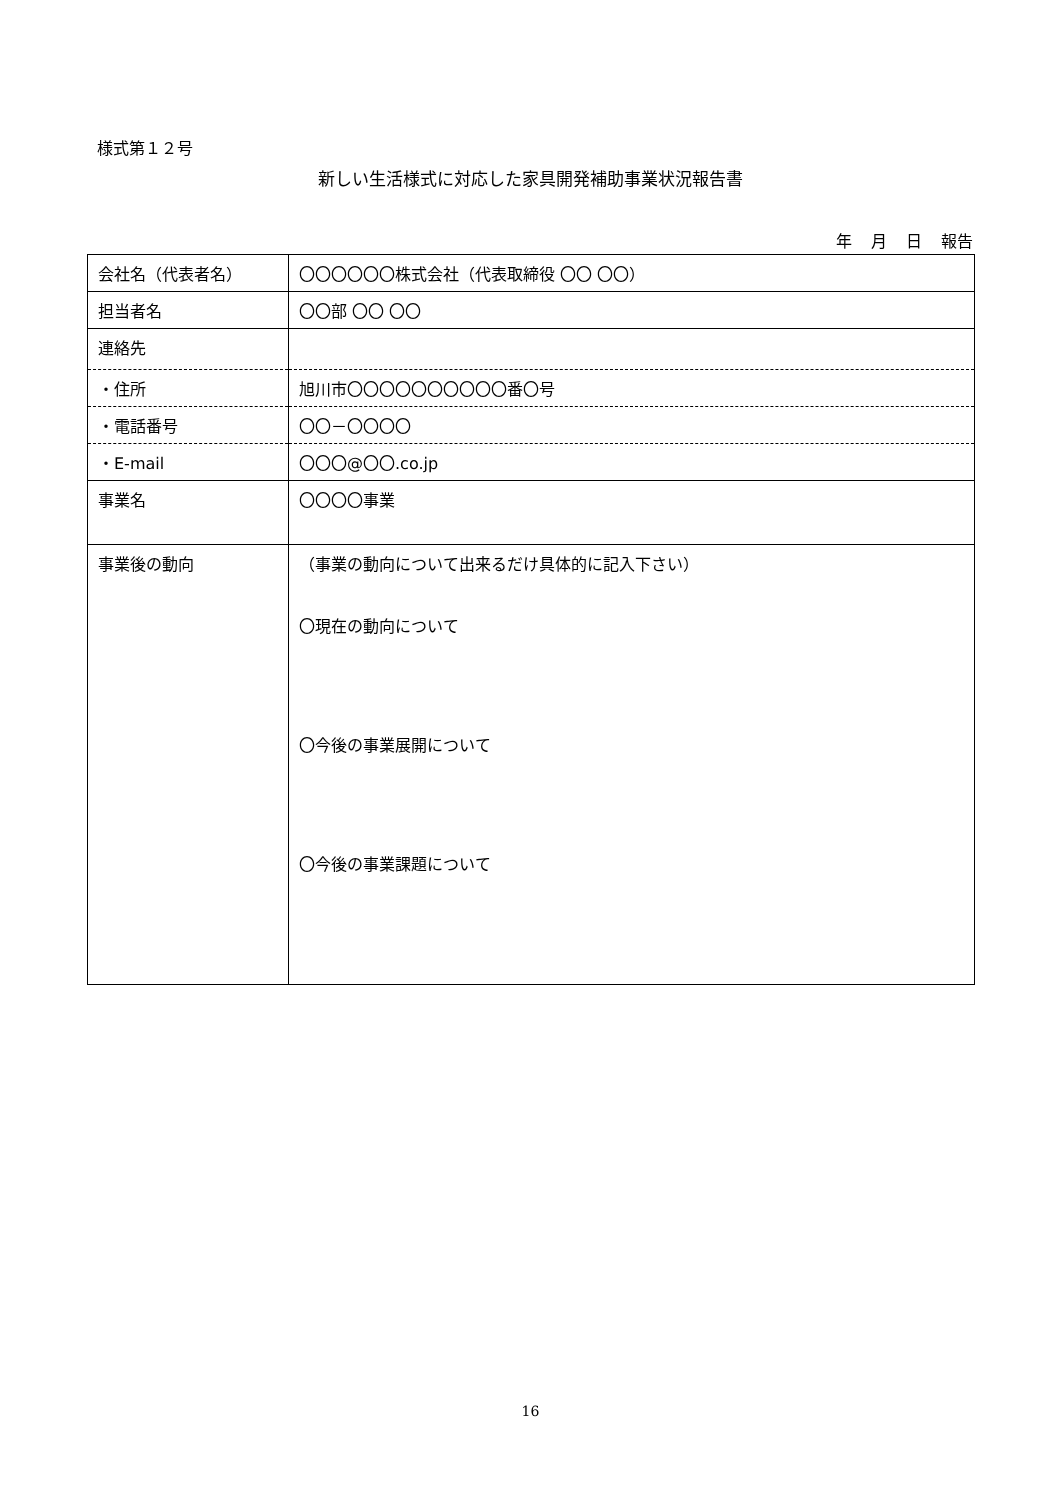様式第１２号
新しい生活様式に対応した家具開発補助事業状況報告書
年 月 日 報告
| 会社名（代表者名） | 〇〇〇〇〇〇株式会社（代表取締役 〇〇 〇〇） |
| 担当者名 | 〇〇部 〇〇 〇〇 |
| 連絡先 | |
| ・住所 | 旭川市〇〇〇〇〇〇〇〇〇〇番〇号 |
| ・電話番号 | 〇〇－〇〇〇〇 |
| ・E-mail | 〇〇〇@〇〇.co.jp |
| 事業名 | 〇〇〇〇事業 |
| 事業後の動向 | （事業の動向について出来るだけ具体的に記入下さい） 〇現在の動向について 〇今後の事業展開について 〇今後の事業課題について |
16